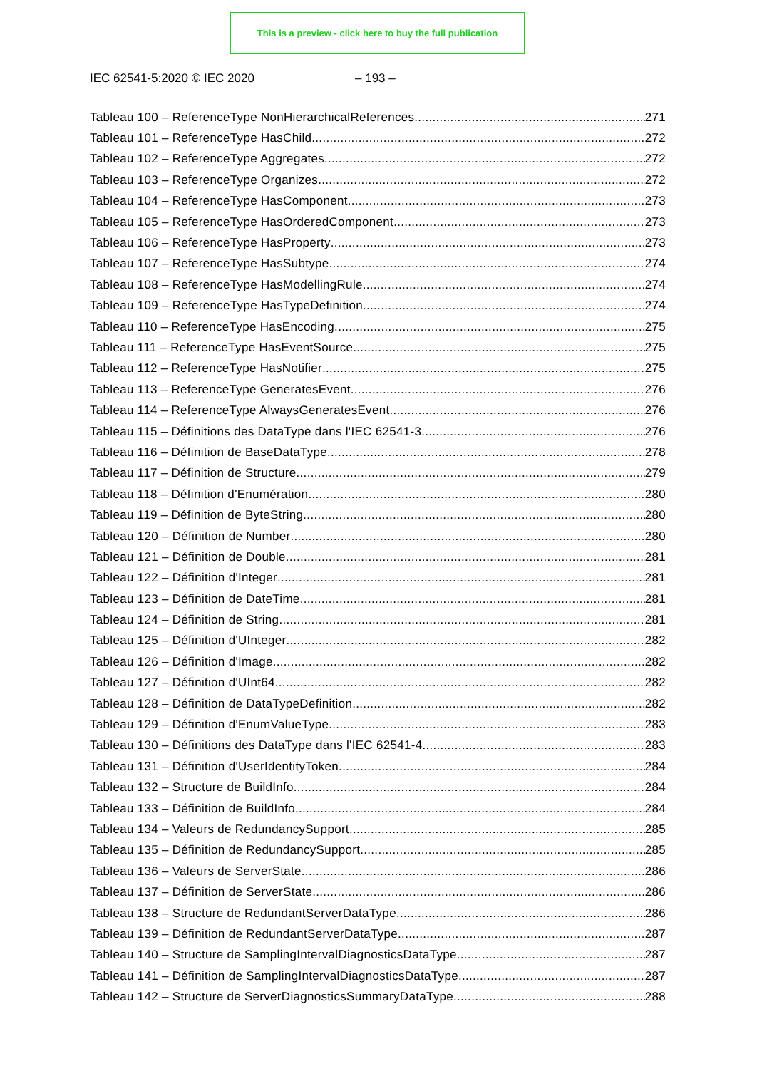This is a preview - click here to buy the full publication
IEC 62541-5:2020 © IEC 2020 – 193 –
Tableau 100 – ReferenceType NonHierarchicalReferences 271
Tableau 101 – ReferenceType HasChild 272
Tableau 102 – ReferenceType Aggregates 272
Tableau 103 – ReferenceType Organizes 272
Tableau 104 – ReferenceType HasComponent 273
Tableau 105 – ReferenceType HasOrderedComponent 273
Tableau 106 – ReferenceType HasProperty 273
Tableau 107 – ReferenceType HasSubtype 274
Tableau 108 – ReferenceType HasModellingRule 274
Tableau 109 – ReferenceType HasTypeDefinition 274
Tableau 110 – ReferenceType HasEncoding 275
Tableau 111 – ReferenceType HasEventSource 275
Tableau 112 – ReferenceType HasNotifier 275
Tableau 113 – ReferenceType GeneratesEvent 276
Tableau 114 – ReferenceType AlwaysGeneratesEvent 276
Tableau 115 – Définitions des DataType dans l'IEC 62541-3 276
Tableau 116 – Définition de BaseDataType 278
Tableau 117 – Définition de Structure 279
Tableau 118 – Définition d'Enumération 280
Tableau 119 – Définition de ByteString 280
Tableau 120 – Définition de Number 280
Tableau 121 – Définition de Double 281
Tableau 122 – Définition d'Integer 281
Tableau 123 – Définition de DateTime 281
Tableau 124 – Définition de String 281
Tableau 125 – Définition d'UInteger 282
Tableau 126 – Définition d'Image 282
Tableau 127 – Définition d'UInt64 282
Tableau 128 – Définition de DataTypeDefinition 282
Tableau 129 – Définition d'EnumValueType 283
Tableau 130 – Définitions des DataType dans l'IEC 62541-4 283
Tableau 131 – Définition d'UserIdentityToken 284
Tableau 132 – Structure de BuildInfo 284
Tableau 133 – Définition de BuildInfo 284
Tableau 134 – Valeurs de RedundancySupport 285
Tableau 135 – Définition de RedundancySupport 285
Tableau 136 – Valeurs de ServerState 286
Tableau 137 – Définition de ServerState 286
Tableau 138 – Structure de RedundantServerDataType 286
Tableau 139 – Définition de RedundantServerDataType 287
Tableau 140 – Structure de SamplingIntervalDiagnosticsDataType 287
Tableau 141 – Définition de SamplingIntervalDiagnosticsDataType 287
Tableau 142 – Structure de ServerDiagnosticsSummaryDataType 288